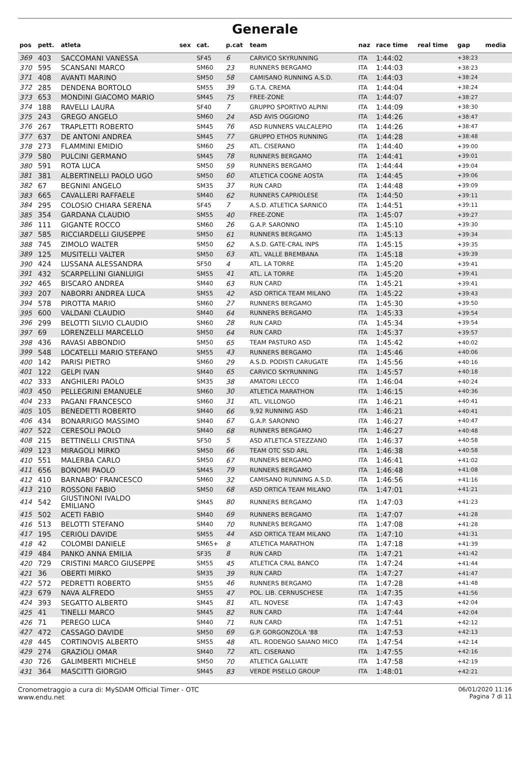Generale
| pos | pett. | atleta | sex | cat. | p.cat | team | naz | race time | real time | gap | media |
| --- | --- | --- | --- | --- | --- | --- | --- | --- | --- | --- | --- |
| 369 | 403 | SACCOMANI VANESSA | | SF45 | 6 | CARVICO SKYRUNNING | ITA | 1:44:02 | | +38:23 | |
| 370 | 595 | SCANSANI MARCO | | SM60 | 23 | RUNNERS BERGAMO | ITA | 1:44:03 | | +38:23 | |
| 371 | 408 | AVANTI MARINO | | SM50 | 58 | CAMISANO RUNNING A.S.D. | ITA | 1:44:03 | | +38:24 | |
| 372 | 285 | DENDENA BORTOLO | | SM55 | 39 | G.T.A. CREMA | ITA | 1:44:04 | | +38:24 | |
| 373 | 653 | MONDINI GIACOMO MARIO | | SM45 | 75 | FREE-ZONE | ITA | 1:44:07 | | +38:27 | |
| 374 | 188 | RAVELLI LAURA | | SF40 | 7 | GRUPPO SPORTIVO ALPINI | ITA | 1:44:09 | | +38:30 | |
| 375 | 243 | GREGO ANGELO | | SM60 | 24 | ASD AVIS OGGIONO | ITA | 1:44:26 | | +38:47 | |
| 376 | 267 | TRAPLETTI ROBERTO | | SM45 | 76 | ASD RUNNERS VALCALEPIO | ITA | 1:44:26 | | +38:47 | |
| 377 | 637 | DE ANTONI ANDREA | | SM45 | 77 | GRUPPO ETHOS RUNNING | ITA | 1:44:28 | | +38:48 | |
| 378 | 273 | FLAMMINI EMIDIO | | SM60 | 25 | ATL. CISERANO | ITA | 1:44:40 | | +39:00 | |
| 379 | 580 | PULCINI GERMANO | | SM45 | 78 | RUNNERS BERGAMO | ITA | 1:44:41 | | +39:01 | |
| 380 | 591 | ROTA LUCA | | SM50 | 59 | RUNNERS BERGAMO | ITA | 1:44:44 | | +39:04 | |
| 381 | 381 | ALBERTINELLI PAOLO UGO | | SM50 | 60 | ATLETICA COGNE AOSTA | ITA | 1:44:45 | | +39:06 | |
| 382 | 67 | BEGNINI ANGELO | | SM35 | 37 | RUN CARD | ITA | 1:44:48 | | +39:09 | |
| 383 | 665 | CAVALLERI RAFFAELE | | SM40 | 62 | RUNNERS CAPRIOLESE | ITA | 1:44:50 | | +39:11 | |
| 384 | 295 | COLOSIO CHIARA SERENA | | SF45 | 7 | A.S.D. ATLETICA SARNICO | ITA | 1:44:51 | | +39:11 | |
| 385 | 354 | GARDANA CLAUDIO | | SM55 | 40 | FREE-ZONE | ITA | 1:45:07 | | +39:27 | |
| 386 | 111 | GIGANTE ROCCO | | SM60 | 26 | G.A.P. SARONNO | ITA | 1:45:10 | | +39:30 | |
| 387 | 585 | RICCIARDELLI GIUSEPPE | | SM50 | 61 | RUNNERS BERGAMO | ITA | 1:45:13 | | +39:34 | |
| 388 | 745 | ZIMOLO WALTER | | SM50 | 62 | A.S.D. GATE-CRAL INPS | ITA | 1:45:15 | | +39:35 | |
| 389 | 125 | MUSITELLI VALTER | | SM50 | 63 | ATL. VALLE BREMBANA | ITA | 1:45:18 | | +39:39 | |
| 390 | 424 | LUSSANA ALESSANDRA | | SF50 | 4 | ATL. LA TORRE | ITA | 1:45:20 | | +39:41 | |
| 391 | 432 | SCARPELLINI GIANLUIGI | | SM55 | 41 | ATL. LA TORRE | ITA | 1:45:20 | | +39:41 | |
| 392 | 465 | BISCARO ANDREA | | SM40 | 63 | RUN CARD | ITA | 1:45:21 | | +39:41 | |
| 393 | 207 | NABORRI ANDREA LUCA | | SM55 | 42 | ASD ORTICA TEAM MILANO | ITA | 1:45:22 | | +39:43 | |
| 394 | 578 | PIROTTA MARIO | | SM60 | 27 | RUNNERS BERGAMO | ITA | 1:45:30 | | +39:50 | |
| 395 | 600 | VALDANI CLAUDIO | | SM40 | 64 | RUNNERS BERGAMO | ITA | 1:45:33 | | +39:54 | |
| 396 | 299 | BELOTTI SILVIO CLAUDIO | | SM60 | 28 | RUN CARD | ITA | 1:45:34 | | +39:54 | |
| 397 | 69 | LORENZELLI MARCELLO | | SM50 | 64 | RUN CARD | ITA | 1:45:37 | | +39:57 | |
| 398 | 436 | RAVASI ABBONDIO | | SM50 | 65 | TEAM PASTURO ASD | ITA | 1:45:42 | | +40:02 | |
| 399 | 548 | LOCATELLI MARIO STEFANO | | SM55 | 43 | RUNNERS BERGAMO | ITA | 1:45:46 | | +40:06 | |
| 400 | 142 | PARISI PIETRO | | SM60 | 29 | A.S.D. PODISTI CARUGATE | ITA | 1:45:56 | | +40:16 | |
| 401 | 122 | GELPI IVAN | | SM40 | 65 | CARVICO SKYRUNNING | ITA | 1:45:57 | | +40:18 | |
| 402 | 333 | ANGHILERI PAOLO | | SM35 | 38 | AMATORI LECCO | ITA | 1:46:04 | | +40:24 | |
| 403 | 450 | PELLEGRINI EMANUELE | | SM60 | 30 | ATLETICA MARATHON | ITA | 1:46:15 | | +40:36 | |
| 404 | 233 | PAGANI FRANCESCO | | SM60 | 31 | ATL. VILLONGO | ITA | 1:46:21 | | +40:41 | |
| 405 | 105 | BENEDETTI ROBERTO | | SM40 | 66 | 9,92 RUNNING ASD | ITA | 1:46:21 | | +40:41 | |
| 406 | 434 | BONARRIGO MASSIMO | | SM40 | 67 | G.A.P. SARONNO | ITA | 1:46:27 | | +40:47 | |
| 407 | 522 | CERESOLI PAOLO | | SM40 | 68 | RUNNERS BERGAMO | ITA | 1:46:27 | | +40:48 | |
| 408 | 215 | BETTINELLI CRISTINA | | SF50 | 5 | ASD ATLETICA STEZZANO | ITA | 1:46:37 | | +40:58 | |
| 409 | 123 | MIRAGOLI MIRKO | | SM50 | 66 | TEAM OTC SSD ARL | ITA | 1:46:38 | | +40:58 | |
| 410 | 551 | MALERBA CARLO | | SM50 | 67 | RUNNERS BERGAMO | ITA | 1:46:41 | | +41:02 | |
| 411 | 656 | BONOMI PAOLO | | SM45 | 79 | RUNNERS BERGAMO | ITA | 1:46:48 | | +41:08 | |
| 412 | 410 | BARNABO' FRANCESCO | | SM60 | 32 | CAMISANO RUNNING A.S.D. | ITA | 1:46:56 | | +41:16 | |
| 413 | 210 | ROSSONI FABIO | | SM50 | 68 | ASD ORTICA TEAM MILANO | ITA | 1:47:01 | | +41:21 | |
| 414 | 542 | GIUSTINONI IVALDO EMILIANO | | SM45 | 80 | RUNNERS BERGAMO | ITA | 1:47:03 | | +41:23 | |
| 415 | 502 | ACETI FABIO | | SM40 | 69 | RUNNERS BERGAMO | ITA | 1:47:07 | | +41:28 | |
| 416 | 513 | BELOTTI STEFANO | | SM40 | 70 | RUNNERS BERGAMO | ITA | 1:47:08 | | +41:28 | |
| 417 | 195 | CERIOLI DAVIDE | | SM55 | 44 | ASD ORTICA TEAM MILANO | ITA | 1:47:10 | | +41:31 | |
| 418 | 42 | COLOMBI DANIELE | | SM65+ | 8 | ATLETICA MARATHON | ITA | 1:47:18 | | +41:39 | |
| 419 | 484 | PANKO ANNA EMILIA | | SF35 | 8 | RUN CARD | ITA | 1:47:21 | | +41:42 | |
| 420 | 729 | CRISTINI MARCO GIUSEPPE | | SM55 | 45 | ATLETICA CRAL BANCO | ITA | 1:47:24 | | +41:44 | |
| 421 | 36 | OBERTI MIRKO | | SM35 | 39 | RUN CARD | ITA | 1:47:27 | | +41:47 | |
| 422 | 572 | PEDRETTI ROBERTO | | SM55 | 46 | RUNNERS BERGAMO | ITA | 1:47:28 | | +41:48 | |
| 423 | 679 | NAVA ALFREDO | | SM55 | 47 | POL. LIB. CERNUSCHESE | ITA | 1:47:35 | | +41:56 | |
| 424 | 393 | SEGATTO ALBERTO | | SM45 | 81 | ATL. NOVESE | ITA | 1:47:43 | | +42:04 | |
| 425 | 41 | TINELLI MARCO | | SM45 | 82 | RUN CARD | ITA | 1:47:44 | | +42:04 | |
| 426 | 71 | PEREGO LUCA | | SM40 | 71 | RUN CARD | ITA | 1:47:51 | | +42:12 | |
| 427 | 472 | CASSAGO DAVIDE | | SM50 | 69 | G.P. GORGONZOLA '88 | ITA | 1:47:53 | | +42:13 | |
| 428 | 445 | CORTINOVIS ALBERTO | | SM55 | 48 | ATL. RODENGO SAIANO MICO | ITA | 1:47:54 | | +42:14 | |
| 429 | 274 | GRAZIOLI OMAR | | SM40 | 72 | ATL. CISERANO | ITA | 1:47:55 | | +42:16 | |
| 430 | 726 | GALIMBERTI MICHELE | | SM50 | 70 | ATLETICA GALLIATE | ITA | 1:47:58 | | +42:19 | |
| 431 | 364 | MASCITTI GIORGIO | | SM45 | 83 | VERDE PISELLO GROUP | ITA | 1:48:01 | | +42:21 | |
Cronometraggio a cura di: MySDAM Official Timer - OTC
www.endu.net
06/01/2020 11:16
Pagina 7 di 11